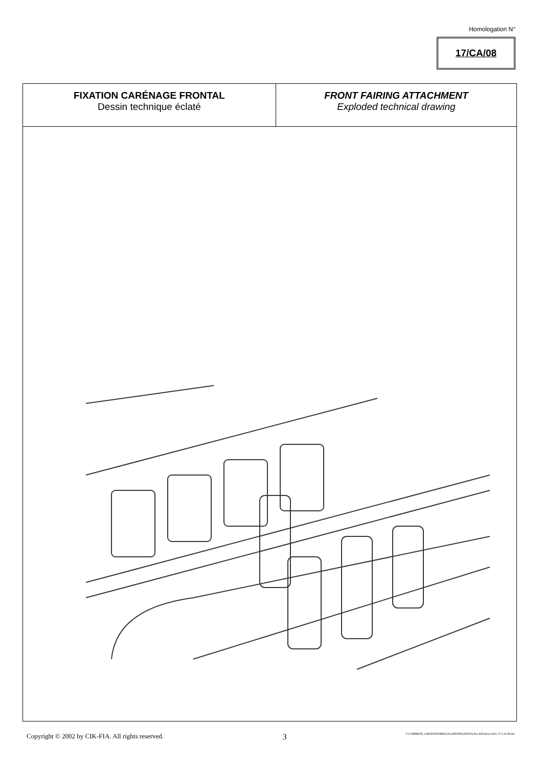Homologation N°
17/CA/08
| FIXATION CARÉNAGE FRONTAL Dessin technique éclaté | FRONT FAIRING ATTACHMENT Exploded technical drawing |
Copyright © 2002 by CIK-FIA. All rights reserved. 3 J:\COMMON_GROUP\HOMOLOGATIONS\2003\Fiches définitives\KG 17-CA-08.doc